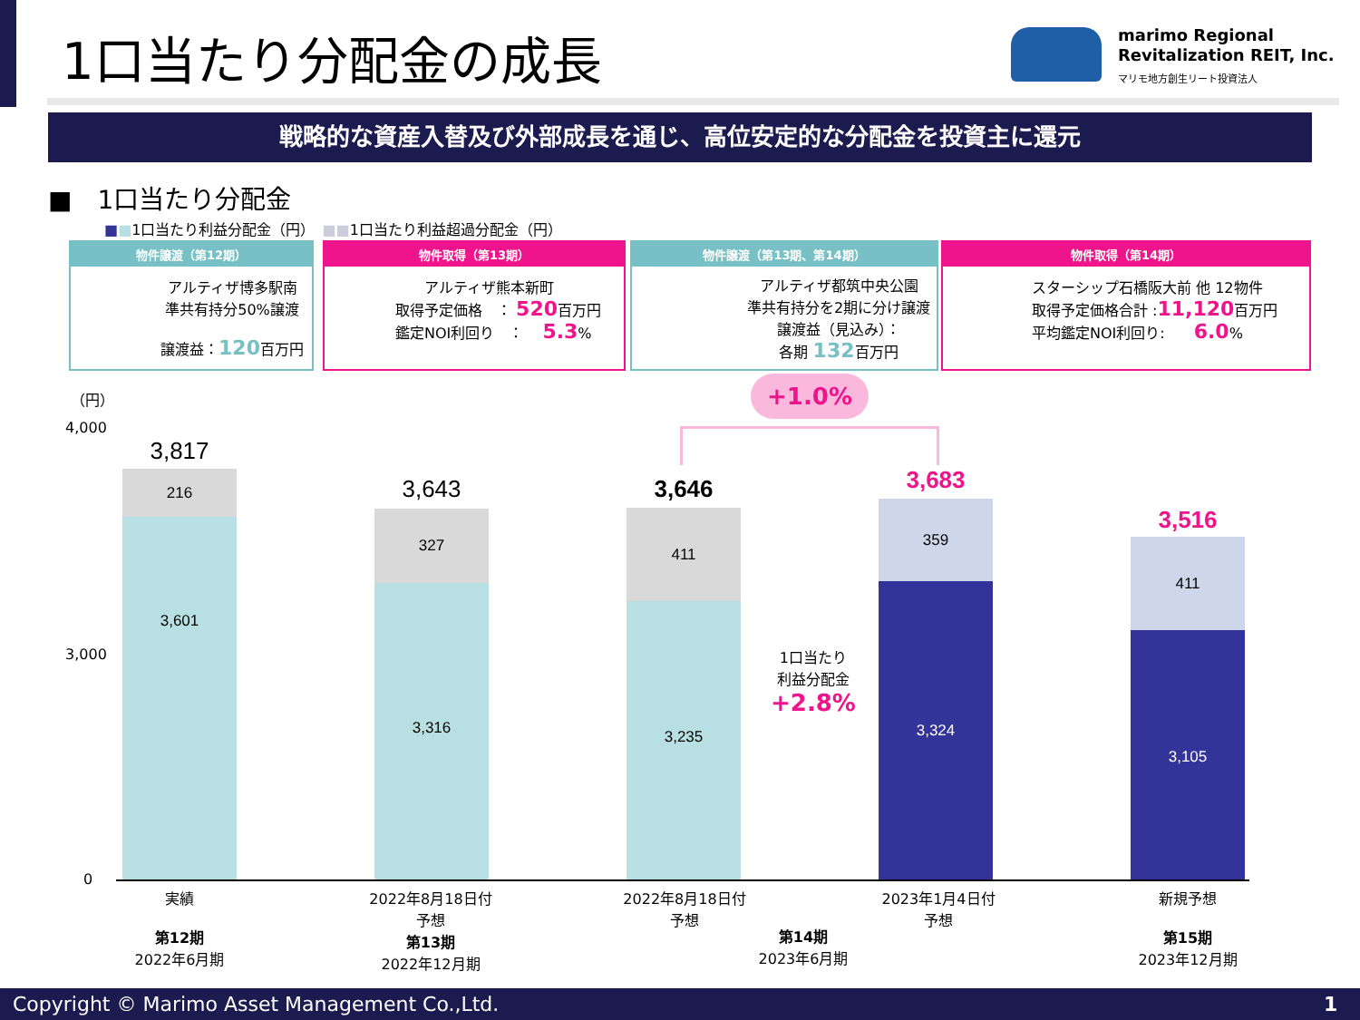1口当たり分配金の成長
marimo Regional
Revitalization REIT, Inc.
マリモ地方創生リート投資法人
戦略的な資産入替及び外部成長を通じ、高位安定的な分配金を投資主に還元
■　1口当たり分配金
■■1口当たり利益分配金（円）　■■1口当たり利益超過分配金（円）
物件譲渡（第12期）
アルティザ博多駅南
準共有持分50%譲渡
譲渡益：120百万円
物件取得（第13期）
　　アルティザ熊本新町
取得予定価格　： 520百万円
鑑定NOI利回り　：　 5.3%
物件譲渡（第13期、第14期）
アルティザ都筑中央公園
準共有持分を2期に分け譲渡
譲渡益（見込み）：
各期 132百万円
物件取得（第14期）
スターシップ石橋阪大前 他 12物件
取得予定価格合計 :11,120百万円
平均鑑定NOI利回り:　　6.0%
（円）
4,000
3,000
0
+1.0%
1口当たり
利益分配金
+2.8%
3,817
216
3,601
3,643
327
3,316
3,646
411
3,235
3,683
359
3,324
3,516
411
3,105
実績
第12期
2022年6月期
2022年8月18日付
予想
第13期
2022年12月期
2022年8月18日付
予想
2023年1月4日付
予想
第14期
2023年6月期
新規予想
第15期
2023年12月期
Copyright © Marimo Asset Management Co.,Ltd. 1